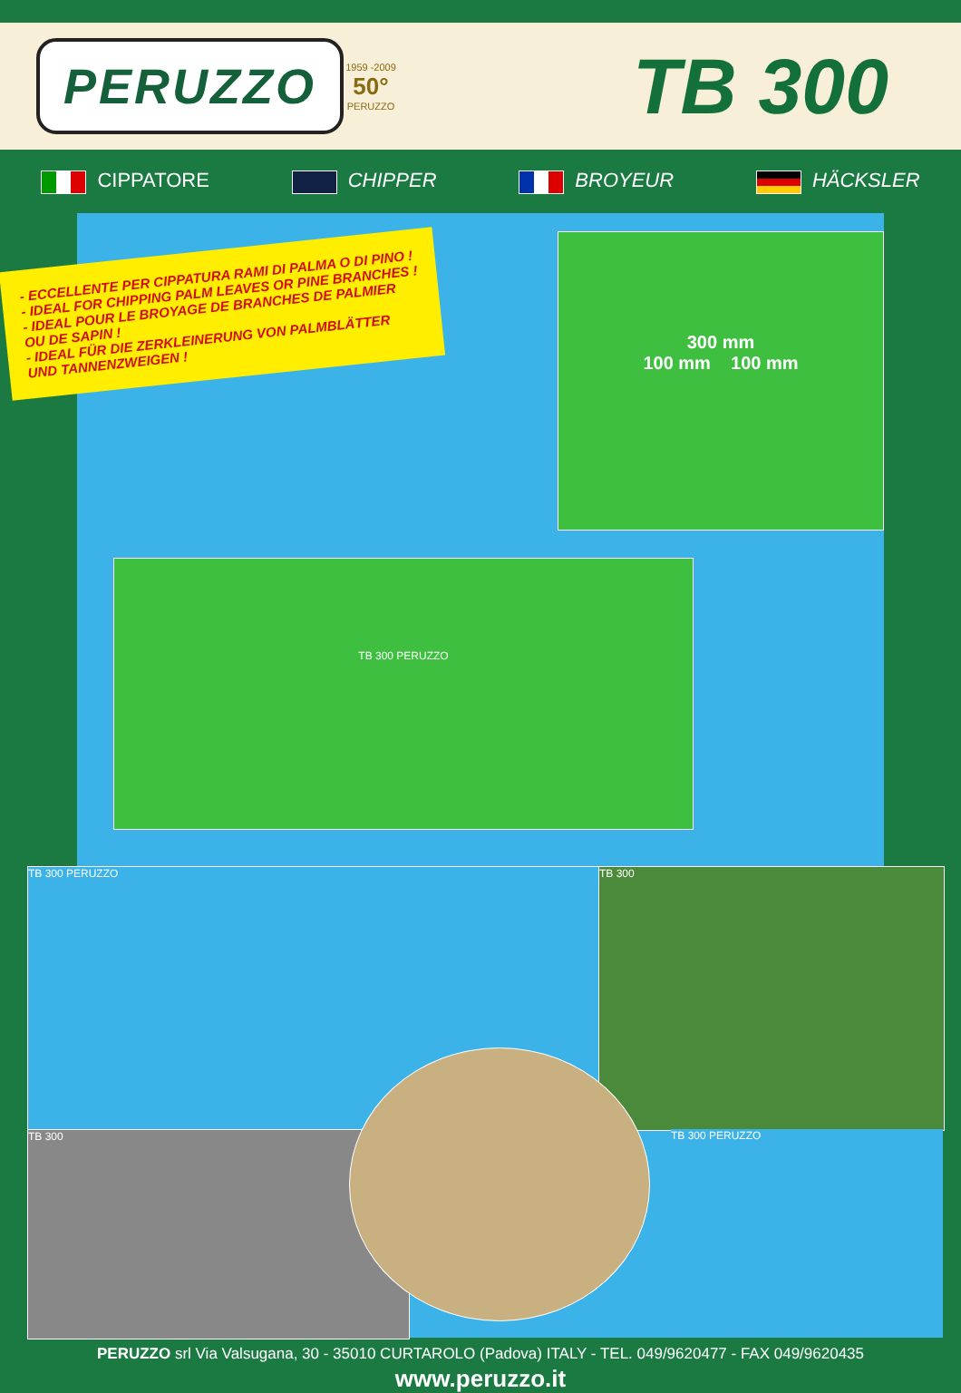PERUZZO
1959 -2009
50°
PERUZZO
TB 300
CIPPATORE CHIPPER BROYEUR HÄCKSLER
- ECCELLENTE PER CIPPATURA RAMI DI PALMA O DI PINO !
- IDEAL FOR CHIPPING PALM LEAVES OR PINE BRANCHES !
- IDEAL POUR LE BROYAGE DE BRANCHES DE PALMIER OU DE SAPIN !
- IDEAL FÜR DIE ZERKLEINERUNG VON PALMBLÄTTER UND TANNENZWEIGEN !
300 mm
100 mm 100 mm
TB 300 PERUZZO
TB 300 PERUZZO TB 300
TB 300 TB 300 PERUZZO
PERUZZO srl Via Valsugana, 30 - 35010 CURTAROLO (Padova) ITALY - TEL. 049/9620477 - FAX 049/9620435
www.peruzzo.it